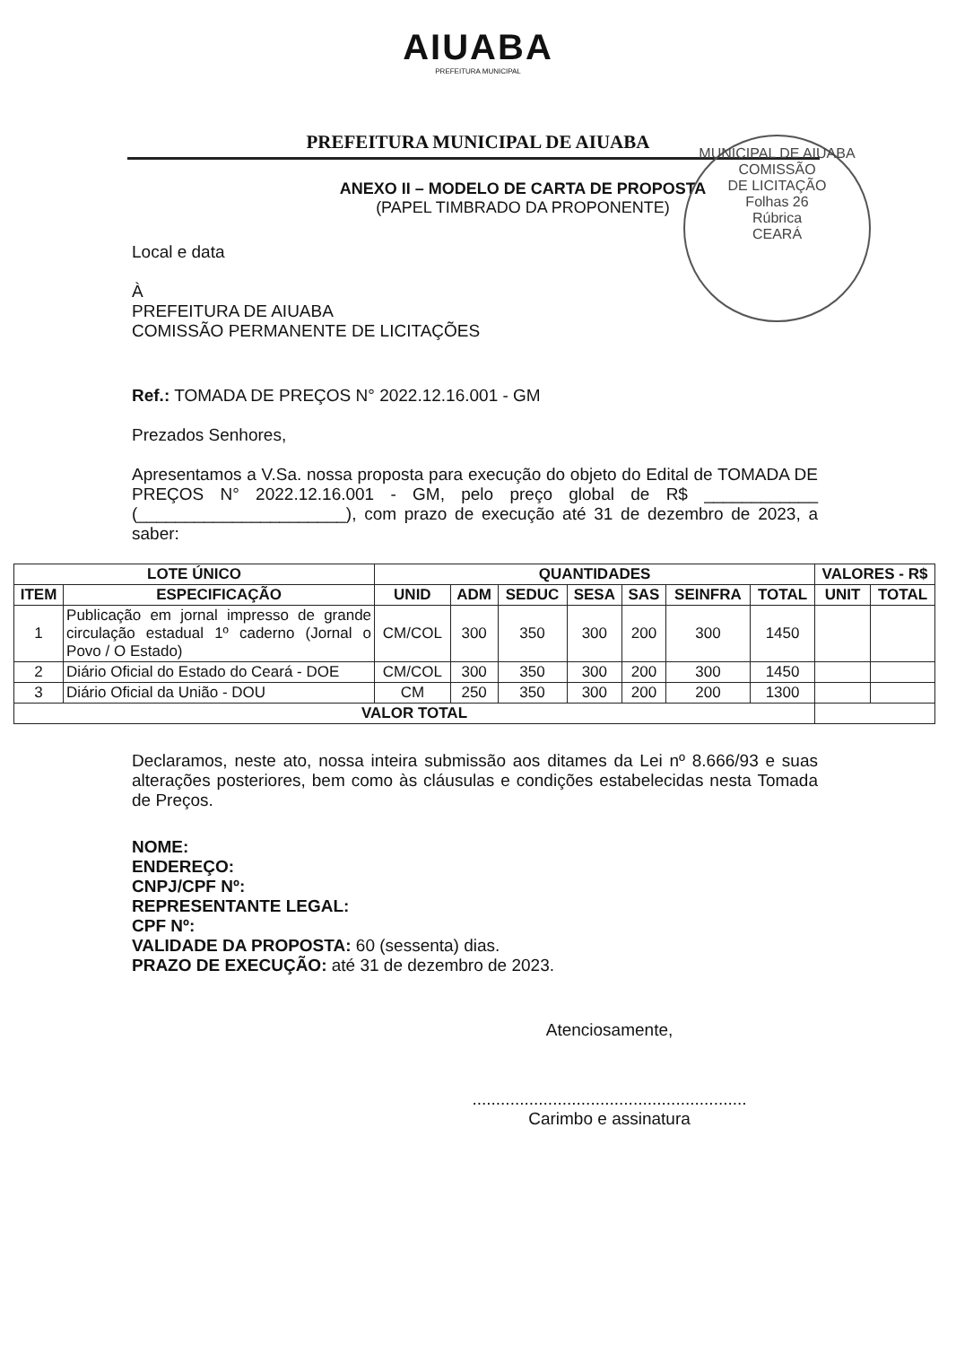AIUABA
PREFEITURA MUNICIPAL
PREFEITURA MUNICIPAL DE AIUABA
MUNICIPAL DE AIUABA
COMISSÃO
DE LICITAÇÃO
Folhas 26
Rúbrica
CEARÁ
ANEXO II – MODELO DE CARTA DE PROPOSTA
(PAPEL TIMBRADO DA PROPONENTE)
Local e data
À
PREFEITURA DE AIUABA
COMISSÃO PERMANENTE DE LICITAÇÕES
Ref.: TOMADA DE PREÇOS N° 2022.12.16.001 - GM
Prezados Senhores,
Apresentamos a V.Sa. nossa proposta para execução do objeto do Edital de TOMADA DE PREÇOS N° 2022.12.16.001 - GM, pelo preço global de R$ ____________ (______________________), com prazo de execução até 31 de dezembro de 2023, a saber:
| LOTE ÚNICO | | QUANTIDADES | | | | | | | VALORES - R$ | |
| --- | --- | --- | --- | --- | --- | --- | --- | --- | --- | --- |
| ITEM | ESPECIFICAÇÃO | UNID | ADM | SEDUC | SESA | SAS | SEINFRA | TOTAL | UNIT | TOTAL |
| 1 | Publicação em jornal impresso de grande circulação estadual 1º caderno (Jornal o Povo / O Estado) | CM/COL | 300 | 350 | 300 | 200 | 300 | 1450 | | |
| 2 | Diário Oficial do Estado do Ceará - DOE | CM/COL | 300 | 350 | 300 | 200 | 300 | 1450 | | |
| 3 | Diário Oficial da União - DOU | CM | 250 | 350 | 300 | 200 | 200 | 1300 | | |
| VALOR TOTAL | | | | | | | | | | |
Declaramos, neste ato, nossa inteira submissão aos ditames da Lei nº 8.666/93 e suas alterações posteriores, bem como às cláusulas e condições estabelecidas nesta Tomada de Preços.
NOME:
ENDEREÇO:
CNPJ/CPF Nº:
REPRESENTANTE LEGAL:
CPF Nº:
VALIDADE DA PROPOSTA: 60 (sessenta) dias.
PRAZO DE EXECUÇÃO: até 31 de dezembro de 2023.
Atenciosamente,
..........................................................
Carimbo e assinatura